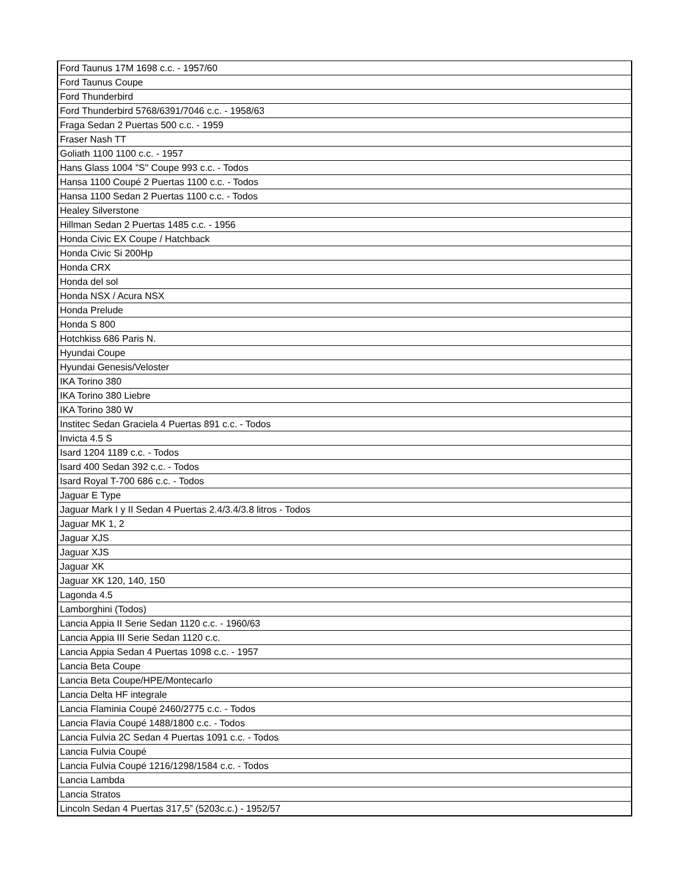| Ford Taunus 17M 1698 c.c. - 1957/60 |
| Ford Taunus Coupe |
| Ford Thunderbird |
| Ford Thunderbird 5768/6391/7046 c.c. - 1958/63 |
| Fraga Sedan 2 Puertas 500 c.c. - 1959 |
| Fraser Nash TT |
| Goliath 1100 1100 c.c. - 1957 |
| Hans Glass 1004 "S" Coupe 993 c.c. - Todos |
| Hansa 1100 Coupé 2 Puertas 1100 c.c. - Todos |
| Hansa 1100 Sedan 2 Puertas 1100 c.c. - Todos |
| Healey Silverstone |
| Hillman Sedan 2 Puertas 1485 c.c. - 1956 |
| Honda Civic EX Coupe / Hatchback |
| Honda Civic Si 200Hp |
| Honda CRX |
| Honda del sol |
| Honda NSX / Acura NSX |
| Honda Prelude |
| Honda S 800 |
| Hotchkiss 686 Paris N. |
| Hyundai Coupe |
| Hyundai Genesis/Veloster |
| IKA Torino 380 |
| IKA Torino 380 Liebre |
| IKA Torino 380 W |
| Institec Sedan Graciela 4 Puertas 891 c.c. - Todos |
| Invicta 4.5 S |
| Isard 1204 1189 c.c. - Todos |
| Isard 400 Sedan 392 c.c. - Todos |
| Isard Royal T-700 686 c.c. - Todos |
| Jaguar E Type |
| Jaguar Mark I y II Sedan 4 Puertas 2.4/3.4/3.8 litros - Todos |
| Jaguar MK 1, 2 |
| Jaguar XJS |
| Jaguar XJS |
| Jaguar XK |
| Jaguar XK 120, 140, 150 |
| Lagonda 4.5 |
| Lamborghini (Todos) |
| Lancia Appia II Serie Sedan 1120 c.c. - 1960/63 |
| Lancia Appia III Serie Sedan 1120 c.c. |
| Lancia Appia Sedan 4 Puertas 1098 c.c. - 1957 |
| Lancia Beta Coupe |
| Lancia Beta Coupe/HPE/Montecarlo |
| Lancia Delta HF integrale |
| Lancia Flaminia Coupé 2460/2775 c.c. - Todos |
| Lancia Flavia Coupé 1488/1800 c.c. - Todos |
| Lancia Fulvia 2C Sedan 4 Puertas 1091 c.c. - Todos |
| Lancia Fulvia Coupé |
| Lancia Fulvia Coupé 1216/1298/1584 c.c. - Todos |
| Lancia Lambda |
| Lancia Stratos |
| Lincoln Sedan 4 Puertas 317,5” (5203c.c.) - 1952/57 |